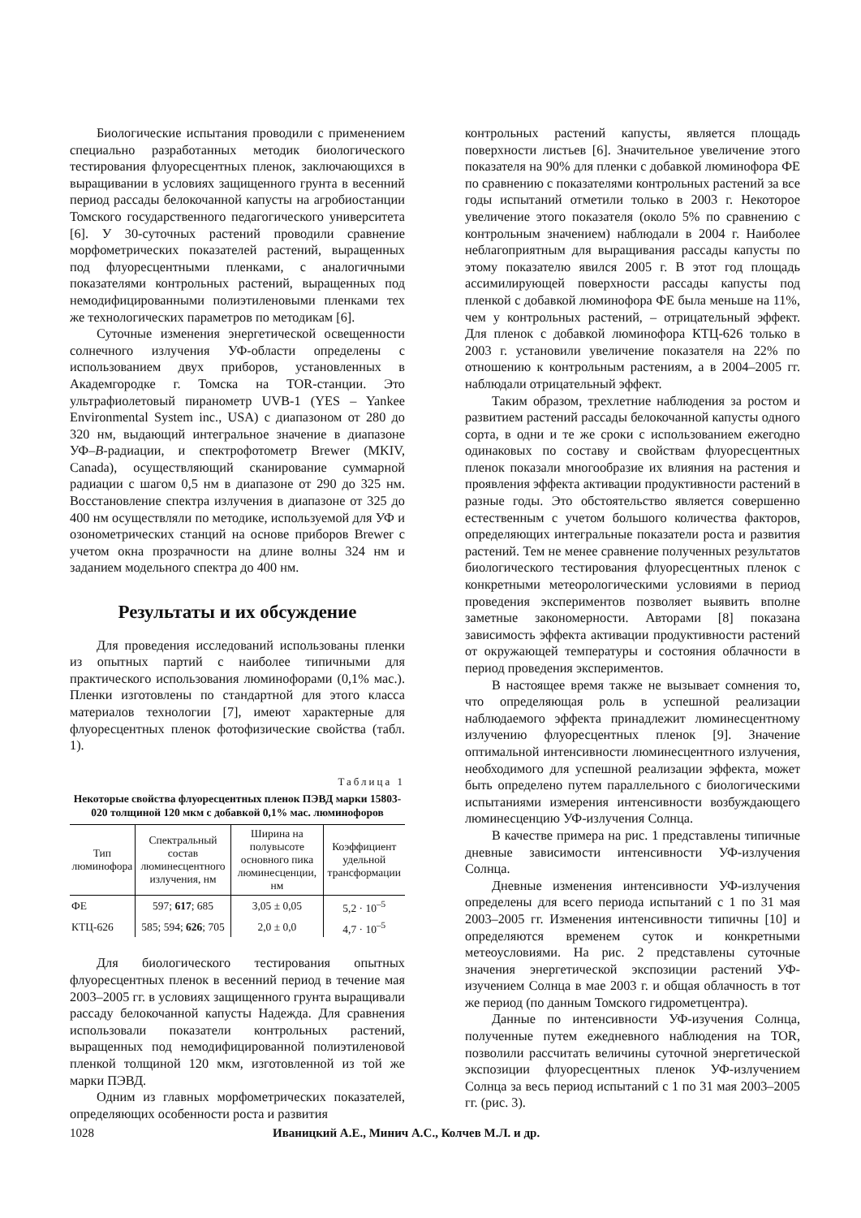Биологические испытания проводили с применением специально разработанных методик биологического тестирования флуоресцентных пленок, заключающихся в выращивании в условиях защищенного грунта в весенний период рассады белокочанной капусты на агробиостанции Томского государственного педагогического университета [6]. У 30-суточных растений проводили сравнение морфометрических показателей растений, выращенных под флуоресцентными пленками, с аналогичными показателями контрольных растений, выращенных под немодифицированными полиэтиленовыми пленками тех же технологических параметров по методикам [6].
Суточные изменения энергетической освещенности солнечного излучения УФ-области определены с использованием двух приборов, установленных в Академгородке г. Томска на TOR-станции. Это ультрафиолетовый пиранометр UVB-1 (YES – Yankee Environmental System inc., USA) с диапазоном от 280 до 320 нм, выдающий интегральное значение в диапазоне УФ–B-радиации, и спектрофотометр Brewer (MKIV, Canada), осуществляющий сканирование суммарной радиации с шагом 0,5 нм в диапазоне от 290 до 325 нм. Восстановление спектра излучения в диапазоне от 325 до 400 нм осуществляли по методике, используемой для УФ и озонометрических станций на основе приборов Brewer с учетом окна прозрачности на длине волны 324 нм и заданием модельного спектра до 400 нм.
Результаты и их обсуждение
Для проведения исследований использованы пленки из опытных партий с наиболее типичными для практического использования люминофорами (0,1% мас.). Пленки изготовлены по стандартной для этого класса материалов технологии [7], имеют характерные для флуоресцентных пленок фотофизические свойства (табл. 1).
Таблица 1
Некоторые свойства флуоресцентных пленок ПЭВД марки 15803-020 толщиной 120 мкм с добавкой 0,1% мас. люминофоров
| Тип люминофора | Спектральный состав люминесцентного излучения, нм | Ширина на полувысоте основного пика люминесценции, нм | Коэффициент удельной трансформации |
| --- | --- | --- | --- |
| ФЕ | 597; 617 ; 685 | 3,05 ± 0,05 | 5,2 · 10<sup>–5</sup> |
| КТЦ-626 | 585; 594; 626 ; 705 | 2,0 ± 0,0 | 4,7 · 10<sup>–5</sup> |
Для биологического тестирования опытных флуоресцентных пленок в весенний период в течение мая 2003–2005 гг. в условиях защищенного грунта выращивали рассаду белокочанной капусты Надежда. Для сравнения использовали показатели контрольных растений, выращенных под немодифицированной полиэтиленовой пленкой толщиной 120 мкм, изготовленной из той же марки ПЭВД.
Одним из главных морфометрических показателей, определяющих особенности роста и развития
контрольных растений капусты, является площадь поверхности листьев [6]. Значительное увеличение этого показателя на 90% для пленки с добавкой люминофора ФЕ по сравнению с показателями контрольных растений за все годы испытаний отметили только в 2003 г. Некоторое увеличение этого показателя (около 5% по сравнению с контрольным значением) наблюдали в 2004 г. Наиболее неблагоприятным для выращивания рассады капусты по этому показателю явился 2005 г. В этот год площадь ассимилирующей поверхности рассады капусты под пленкой с добавкой люминофора ФЕ была меньше на 11%, чем у контрольных растений, – отрицательный эффект. Для пленок с добавкой люминофора КТЦ-626 только в 2003 г. установили увеличение показателя на 22% по отношению к контрольным растениям, а в 2004–2005 гг. наблюдали отрицательный эффект.
Таким образом, трехлетние наблюдения за ростом и развитием растений рассады белокочанной капусты одного сорта, в одни и те же сроки с использованием ежегодно одинаковых по составу и свойствам флуоресцентных пленок показали многообразие их влияния на растения и проявления эффекта активации продуктивности растений в разные годы. Это обстоятельство является совершенно естественным с учетом большого количества факторов, определяющих интегральные показатели роста и развития растений. Тем не менее сравнение полученных результатов биологического тестирования флуоресцентных пленок с конкретными метеорологическими условиями в период проведения экспериментов позволяет выявить вполне заметные закономерности. Авторами [8] показана зависимость эффекта активации продуктивности растений от окружающей температуры и состояния облачности в период проведения экспериментов.
В настоящее время также не вызывает сомнения то, что определяющая роль в успешной реализации наблюдаемого эффекта принадлежит люминесцентному излучению флуоресцентных пленок [9]. Значение оптимальной интенсивности люминесцентного излучения, необходимого для успешной реализации эффекта, может быть определено путем параллельного с биологическими испытаниями измерения интенсивности возбуждающего люминесценцию УФ-излучения Солнца.
В качестве примера на рис. 1 представлены типичные дневные зависимости интенсивности УФ-излучения Солнца.
Дневные изменения интенсивности УФ-излучения определены для всего периода испытаний с 1 по 31 мая 2003–2005 гг. Изменения интенсивности типичны [10] и определяются временем суток и конкретными метеоусловиями. На рис. 2 представлены суточные значения энергетической экспозиции растений УФ-изучением Солнца в мае 2003 г. и общая облачность в тот же период (по данным Томского гидрометцентра).
Данные по интенсивности УФ-изучения Солнца, полученные путем ежедневного наблюдения на TOR, позволили рассчитать величины суточной энергетической экспозиции флуоресцентных пленок УФ-излучением Солнца за весь период испытаний с 1 по 31 мая 2003–2005 гг. (рис. 3).
1028 Иваницкий А.Е., Минич А.С., Колчев М.Л. и др.